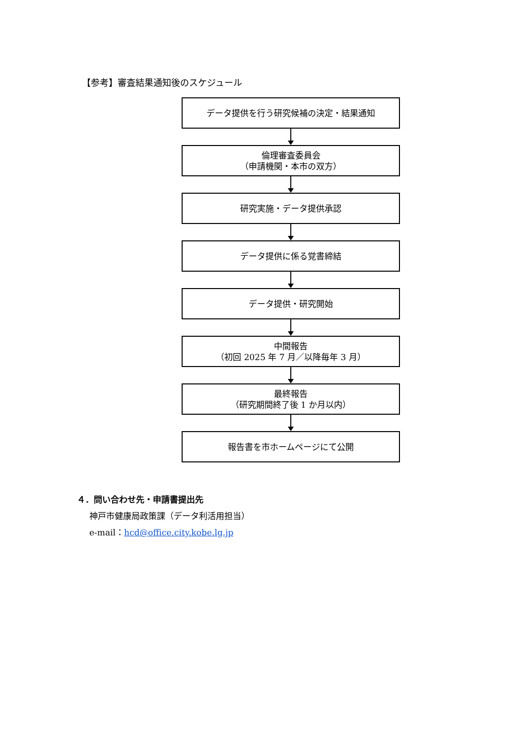【参考】審査結果通知後のスケジュール
データ提供を行う研究候補の決定・結果通知
倫理審査委員会
（申請機関・本市の双方）
研究実施・データ提供承認
データ提供に係る覚書締結
データ提供・研究開始
中間報告
（初回 2025 年 7 月／以降毎年 3 月）
最終報告
（研究期間終了後 1 か月以内）
報告書を市ホームページにて公開
４．問い合わせ先・申請書提出先
神戸市健康局政策課（データ利活用担当）
e-mail：hcd@office.city.kobe.lg.jp